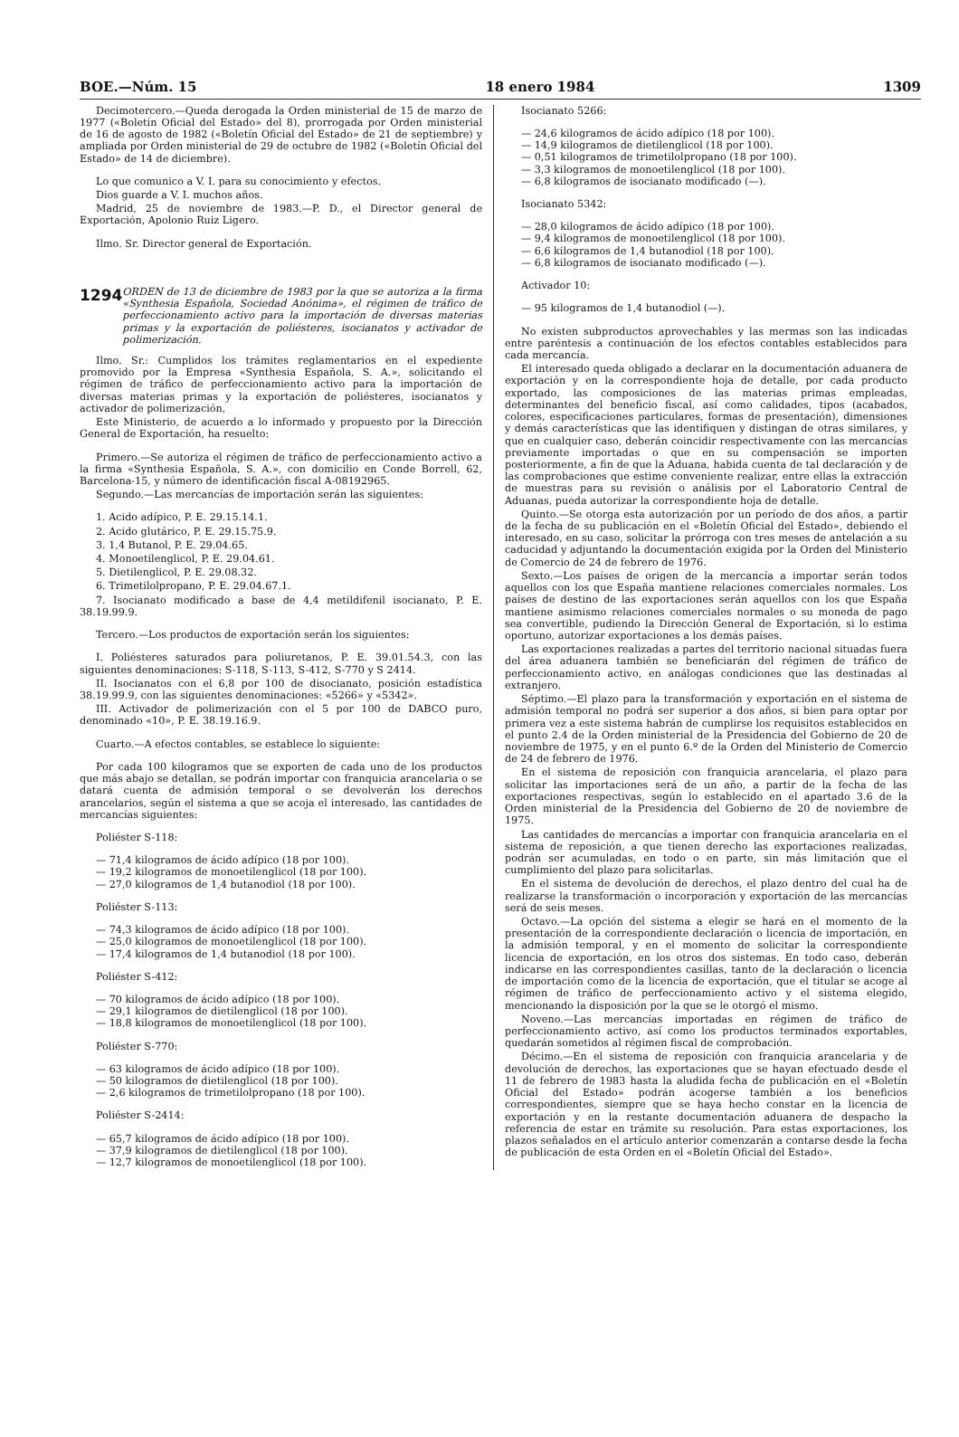BOE.—Núm. 15 18 enero 1984 1309
Decimotercero.—Queda derogada la Orden ministerial de 15 de marzo de 1977 («Boletín Oficial del Estado» del 8), prorrogada por Orden ministerial de 16 de agosto de 1982 («Boletín Oficial del Estado» de 21 de septiembre) y ampliada por Orden ministerial de 29 de octubre de 1982 («Boletín Oficial del Estado» de 14 de diciembre).
Lo que comunico a V. I. para su conocimiento y efectos.
Dios guarde a V. I. muchos años.
Madrid, 25 de noviembre de 1983.—P. D., el Director general de Exportación, Apolonio Ruiz Ligero.
Ilmo. Sr. Director general de Exportación.
1294 ORDEN de 13 de diciembre de 1983 por la que se autoriza a la firma «Synthesia Española, Sociedad Anónima», el régimen de tráfico de perfeccionamiento activo para la importación de diversas materias primas y la exportación de poliésteres, isocianatos y activador de polimerización.
Ilmo. Sr.: Cumplidos los trámites reglamentarios en el expediente promovido por la Empresa «Synthesia Española, S. A.», solicitando el régimen de tráfico de perfeccionamiento activo para la importación de diversas materias primas y la exportación de poliésteres, isocianatos y activador de polimerización,
Este Ministerio, de acuerdo a lo informado y propuesto por la Dirección General de Exportación, ha resuelto:
Primero.—Se autoriza el régimen de tráfico de perfeccionamiento activo a la firma «Synthesia Española, S. A.», con domicilio en Conde Borrell, 62, Barcelona-15, y número de identificación fiscal A-08192965.
Segundo.—Las mercancías de importación serán las siguientes:
1. Acido adípico, P. E. 29.15.14.1.
2. Acido glutárico, P. E. 29.15.75.9.
3. 1,4 Butanol, P. E. 29.04.65.
4. Monoetilenglicol, P. E. 29.04.61.
5. Dietilenglicol, P. E. 29.08.32.
6. Trimetilolpropano, P. E. 29.04.67.1.
7. Isocianato modificado a base de 4,4 metildifenil isocianato, P. E. 38.19.99.9.
Tercero.—Los productos de exportación serán los siguientes:
I. Poliésteres saturados para poliuretanos, P. E. 39.01.54.3, con las siguientes denominaciones: S-118, S-113, S-412, S-770 y S 2414.
II. Isocianatos con el 6,8 por 100 de disocianato, posición estadística 38.19.99.9, con las siguientes denominaciones: «5266» y «5342».
III. Activador de polimerización con el 5 por 100 de DABCO puro, denominado «10», P. E. 38.19.16.9.
Cuarto.—A efectos contables, se establece lo siguiente:
Por cada 100 kilogramos que se exporten de cada uno de los productos que más abajo se detallan, se podrán importar con franquicia arancelaria o se datará cuenta de admisión temporal o se devolverán los derechos arancelarios, según el sistema a que se acoja el interesado, las cantidades de mercancías siguientes:
Poliéster S-118:
— 71,4 kilogramos de ácido adípico (18 por 100).
— 19,2 kilogramos de monoetilenglicol (18 por 100).
— 27,0 kilogramos de 1,4 butanodiol (18 por 100).
Poliéster S-113:
— 74,3 kilogramos de ácido adípico (18 por 100).
— 25,0 kilogramos de monoetilenglicol (18 por 100).
— 17,4 kilogramos de 1,4 butanodiol (18 por 100).
Poliéster S-412:
— 70 kilogramos de ácido adípico (18 por 100).
— 29,1 kilogramos de dietilenglicol (18 por 100).
— 18,8 kilogramos de monoetilenglicol (18 por 100).
Poliéster S-770:
— 63 kilogramos de ácido adípico (18 por 100).
— 50 kilogramos de dietilenglicol (18 por 100).
— 2,6 kilogramos de trimetilolpropano (18 por 100).
Poliéster S-2414:
— 65,7 kilogramos de ácido adípico (18 por 100).
— 37,9 kilogramos de dietilenglicol (18 por 100).
— 12,7 kilogramos de monoetilenglicol (18 por 100).
Isocianato 5266:
— 24,6 kilogramos de ácido adípico (18 por 100).
— 14,9 kilogramos de dietilenglicol (18 por 100).
— 0,51 kilogramos de trimetilolpropano (18 por 100).
— 3,3 kilogramos de monoetilenglicol (18 por 100).
— 6,8 kilogramos de isocianato modificado (—).
Isocianato 5342:
— 28,0 kilogramos de ácido adípico (18 por 100).
— 9,4 kilogramos de monoetilenglicol (18 por 100).
— 6,6 kilogramos de 1,4 butanodiol (18 por 100).
— 6,8 kilogramos de isocianato modificado (—).
Activador 10:
— 95 kilogramos de 1,4 butanodiol (—).
No existen subproductos aprovechables y las mermas son las indicadas entre paréntesis a continuación de los efectos contables establecidos para cada mercancía.
El interesado queda obligado a declarar en la documentación aduanera de exportación y en la correspondiente hoja de detalle, por cada producto exportado, las composiciones de las materias primas empleadas, determinantes del beneficio fiscal, así como calidades, tipos (acabados, colores, especificaciones particulares, formas de presentación), dimensiones y demás características que las identifiquen y distingan de otras similares, y que en cualquier caso, deberán coincidir respectivamente con las mercancías previamente importadas o que en su compensación se importen posteriormente, a fin de que la Aduana, habida cuenta de tal declaración y de las comprobaciones que estime conveniente realizar, entre ellas la extracción de muestras para su revisión o análisis por el Laboratorio Central de Aduanas, pueda autorizar la correspondiente hoja de detalle.
Quinto.—Se otorga esta autorización por un período de dos años, a partir de la fecha de su publicación en el «Boletín Oficial del Estado», debiendo el interesado, en su caso, solicitar la prórroga con tres meses de antelación a su caducidad y adjuntando la documentación exigida por la Orden del Ministerio de Comercio de 24 de febrero de 1976.
Sexto.—Los países de origen de la mercancía a importar serán todos aquellos con los que España mantiene relaciones comerciales normales. Los países de destino de las exportaciones serán aquellos con los que España mantiene asimismo relaciones comerciales normales o su moneda de pago sea convertible, pudiendo la Dirección General de Exportación, si lo estima oportuno, autorizar exportaciones a los demás países.
Las exportaciones realizadas a partes del territorio nacional situadas fuera del área aduanera también se beneficiarán del régimen de tráfico de perfeccionamiento activo, en análogas condiciones que las destinadas al extranjero.
Séptimo.—El plazo para la transformación y exportación en el sistema de admisión temporal no podrá ser superior a dos años, si bien para optar por primera vez a este sistema habrán de cumplirse los requisitos establecidos en el punto 2.4 de la Orden ministerial de la Presidencia del Gobierno de 20 de noviembre de 1975, y en el punto 6.º de la Orden del Ministerio de Comercio de 24 de febrero de 1976.
En el sistema de reposición con franquicia arancelaria, el plazo para solicitar las importaciones será de un año, a partir de la fecha de las exportaciones respectivas, según lo establecido en el apartado 3.6 de la Orden ministerial de la Presidencia del Gobierno de 20 de noviembre de 1975.
Las cantidades de mercancías a importar con franquicia arancelaria en el sistema de reposición, a que tienen derecho las exportaciones realizadas, podrán ser acumuladas, en todo o en parte, sin más limitación que el cumplimiento del plazo para solicitarlas.
En el sistema de devolución de derechos, el plazo dentro del cual ha de realizarse la transformación o incorporación y exportación de las mercancías será de seis meses.
Octavo.—La opción del sistema a elegir se hará en el momento de la presentación de la correspondiente declaración o licencia de importación, en la admisión temporal, y en el momento de solicitar la correspondiente licencia de exportación, en los otros dos sistemas. En todo caso, deberán indicarse en las correspondientes casillas, tanto de la declaración o licencia de importación como de la licencia de exportación, que el titular se acoge al régimen de tráfico de perfeccionamiento activo y el sistema elegido, mencionando la disposición por la que se le otorgó el mismo.
Noveno.—Las mercancías importadas en régimen de tráfico de perfeccionamiento activo, así como los productos terminados exportables, quedarán sometidos al régimen fiscal de comprobación.
Décimo.—En el sistema de reposición con franquicia arancelaria y de devolución de derechos, las exportaciones que se hayan efectuado desde el 11 de febrero de 1983 hasta la aludida fecha de publicación en el «Boletín Oficial del Estado» podrán acogerse también a los beneficios correspondientes, siempre que se haya hecho constar en la licencia de exportación y en la restante documentación aduanera de despacho la referencia de estar en trámite su resolución. Para estas exportaciones, los plazos señalados en el artículo anterior comenzarán a contarse desde la fecha de publicación de esta Orden en el «Boletín Oficial del Estado».